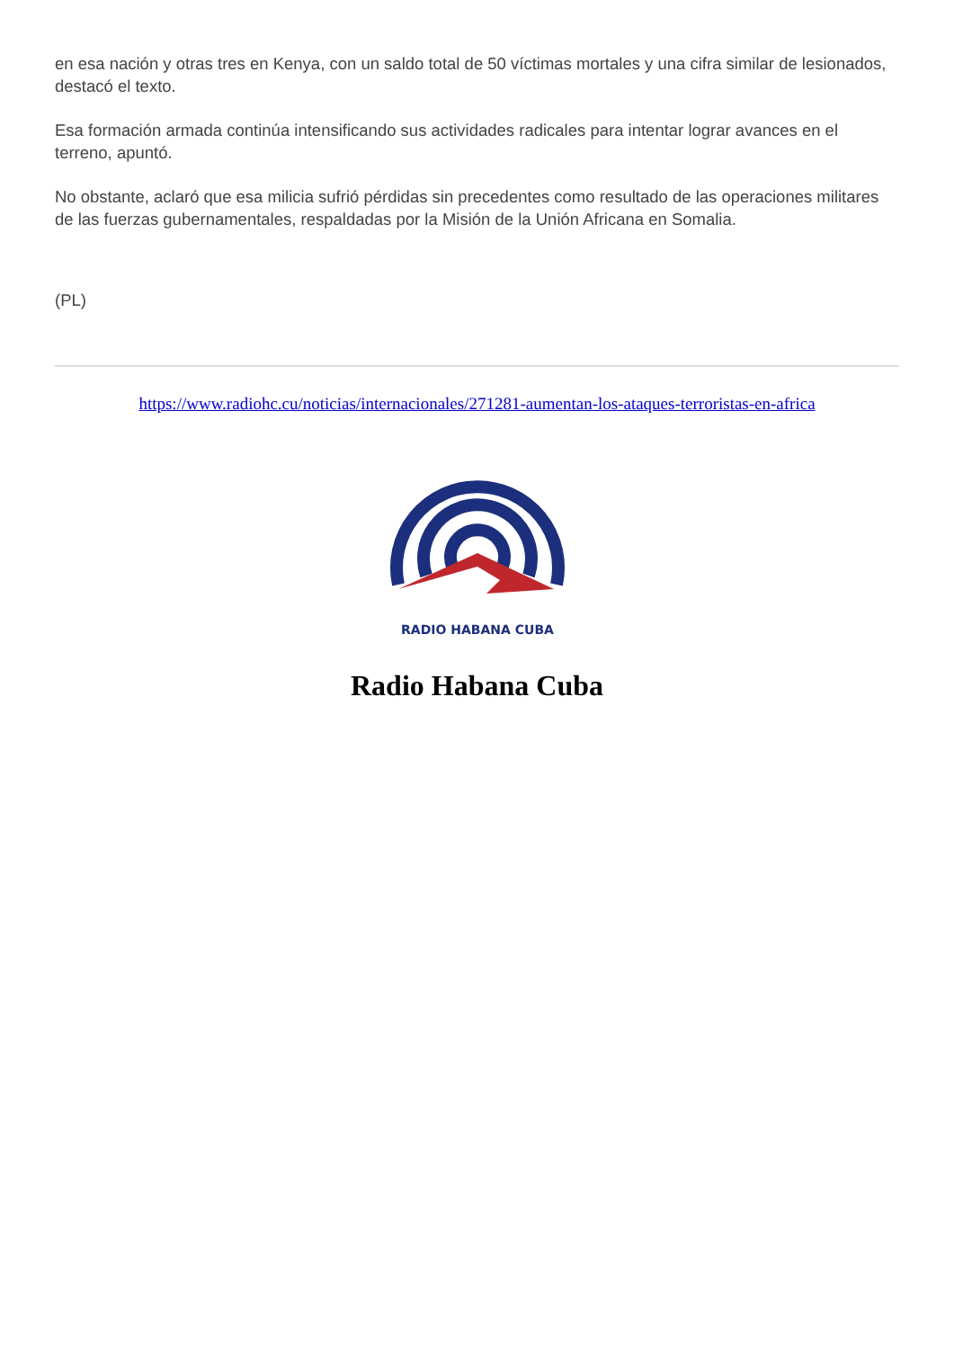en esa nación y otras tres en Kenya, con un saldo total de 50 víctimas mortales y una cifra similar de lesionados, destacó el texto.
Esa formación armada continúa intensificando sus actividades radicales para intentar lograr avances en el terreno, apuntó.
No obstante, aclaró que esa milicia sufrió pérdidas sin precedentes como resultado de las operaciones militares de las fuerzas gubernamentales, respaldadas por la Misión de la Unión Africana en Somalia.
(PL)
https://www.radiohc.cu/noticias/internacionales/271281-aumentan-los-ataques-terroristas-en-africa
RADIO HABANA CUBA
Radio Habana Cuba